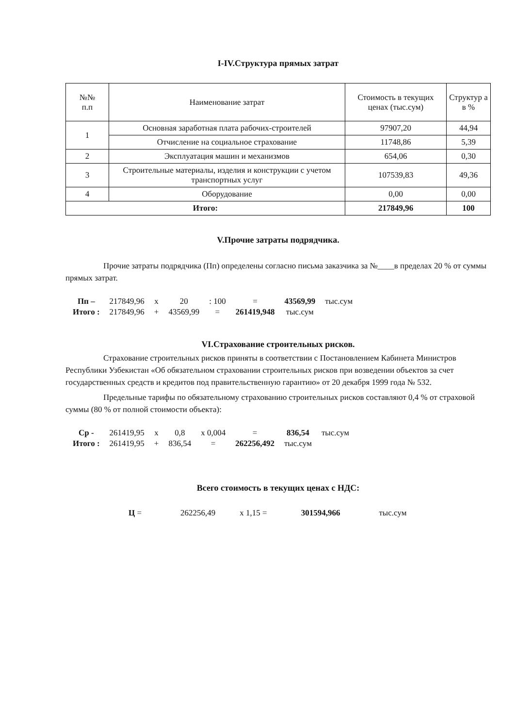I-IV.Структура прямых затрат
| №№ п.п | Наименование затрат | Стоимость в текущих ценах (тыс.сум) | Структур а в % |
| --- | --- | --- | --- |
| 1 | Основная заработная плата рабочих-строителей | 97907,20 | 44,94 |
| | Отчисление на социальное страхование | 11748,86 | 5,39 |
| 2 | Эксплуатация машин и механизмов | 654,06 | 0,30 |
| 3 | Строительные материалы, изделия и конструкции с учетом транспортных услуг | 107539,83 | 49,36 |
| 4 | Оборудование | 0,00 | 0,00 |
| Итого: | | 217849,96 | 100 |
V.Прочие затраты подрядчика.
Прочие затраты подрядчика (Пп) определены согласно письма заказчика за №____в пределах 20 % от суммы прямых затрат.
| Пп – | 217849,96 | x | 20 | : 100 | = | 43569,99 | тыс.сум |
| Итого : | 217849,96 | + | 43569,99 | = | 261419,948 | тыс.сум | |
VI.Страхование строительных рисков.
Страхование строительных рисков приняты в соответствии с Постановлением Кабинета Министров Республики Узбекистан «Об обязательном страховании строительных рисков при возведении объектов за счет государственных средств и кредитов под правительственную гарантию» от 20 декабря 1999 года № 532.
Предельные тарифы по обязательному страхованию строительных рисков составляют 0,4 % от страховой суммы (80 % от полной стоимости объекта):
| Ср - | 261419,95 | x | 0,8 | x 0,004 | = | 836,54 | тыс.сум |
| Итого : | 261419,95 | + | 836,54 | = | 262256,492 | тыс.сум | |
Всего стоимость в текущих ценах с НДС:
| Ц = | 262256,49 | x 1,15 = | 301594,966 | тыс.сум |